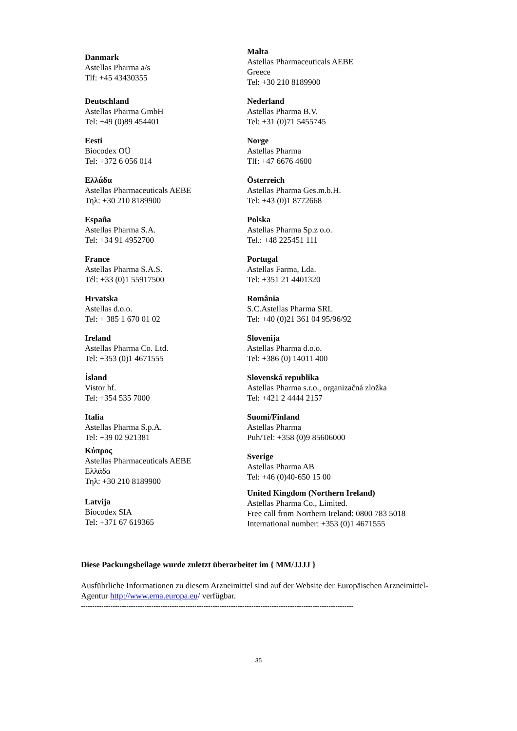| Danmark Astellas Pharma a/s Tlf: +45 43430355 | Malta Astellas Pharmaceuticals AEBE Greece Tel: +30 210 8189900 |
| Deutschland Astellas Pharma GmbH Tel: +49 (0)89 454401 | Nederland Astellas Pharma B.V. Tel: +31 (0)71 5455745 |
| Eesti Biocodex OÜ Tel: +372 6 056 014 | Norge Astellas Pharma Tlf: +47 6676 4600 |
| Ελλάδα Astellas Pharmaceuticals AEBE Τηλ: +30 210 8189900 | Österreich Astellas Pharma Ges.m.b.H. Tel: +43 (0)1 8772668 |
| España Astellas Pharma S.A. Tel: +34 91 4952700 | Polska Astellas Pharma Sp.z o.o. Tel.: +48 225451 111 |
| France Astellas Pharma S.A.S. Tél: +33 (0)1 55917500 | Portugal Astellas Farma, Lda. Tel: +351 21 4401320 |
| Hrvatska Astellas d.o.o. Tel: + 385 1 670 01 02 | România S.C.Astellas Pharma SRL Tel: +40 (0)21 361 04 95/96/92 |
| Ireland Astellas Pharma Co. Ltd. Tel: +353 (0)1 4671555 | Slovenija Astellas Pharma d.o.o. Tel: +386 (0) 14011 400 |
| Ísland Vistor hf. Tel: +354 535 7000 | Slovenská republika Astellas Pharma s.r.o., organizačná zložka Tel: +421 2 4444 2157 |
| Italia Astellas Pharma S.p.A. Tel: +39 02 921381 | Suomi/Finland Astellas Pharma Puh/Tel: +358 (0)9 85606000 |
| Κύπρος Astellas Pharmaceuticals AEBE Ελλάδα Τηλ: +30 210 8189900 Latvija Biocodex SIA Tel: +371 67 619365 | Sverige Astellas Pharma AB Tel: +46 (0)40-650 15 00 United Kingdom (Northern Ireland) Astellas Pharma Co., Limited. Free call from Northern Ireland: 0800 783 5018 International number: +353 (0)1 4671555 |
Diese Packungsbeilage wurde zuletzt überarbeitet im { MM/JJJJ }
Ausführliche Informationen zu diesem Arzneimittel sind auf der Website der Europäischen Arzneimittel-Agentur http://www.ema.europa.eu/ verfügbar.
------------------------------------------------------------------------------------------------------------------------
35